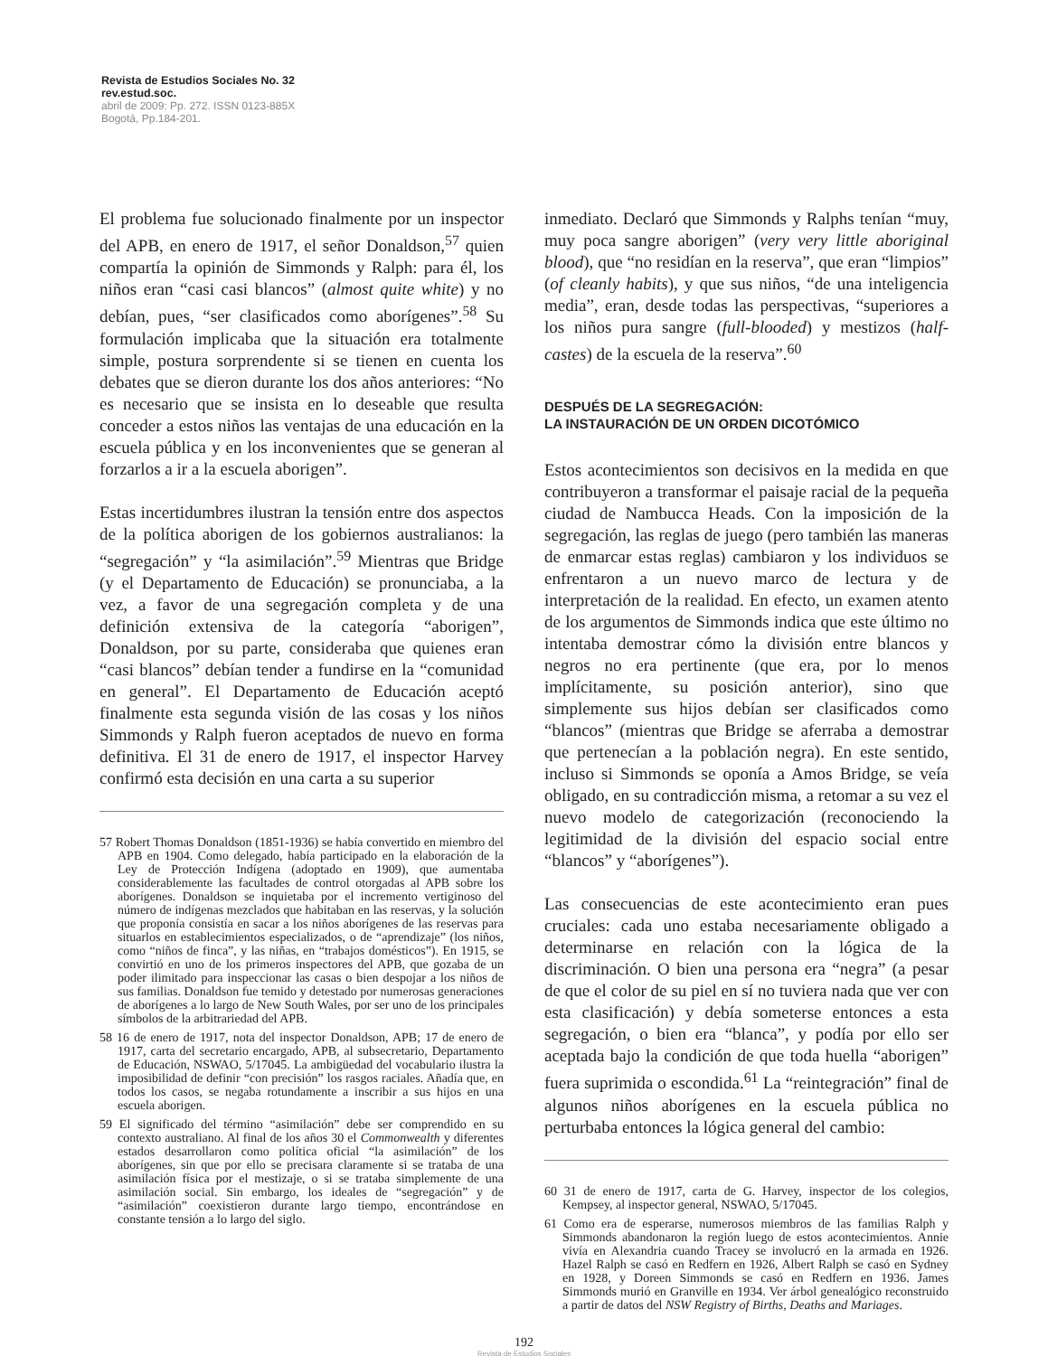Revista de Estudios Sociales No. 32
rev.estud.soc.
abril de 2009: Pp. 272. ISSN 0123-885X
Bogotá, Pp.184-201.
El problema fue solucionado finalmente por un inspector del APB, en enero de 1917, el señor Donaldson,<sup>57</sup> quien compartía la opinión de Simmonds y Ralph: para él, los niños eran “casi casi blancos” (almost quite white) y no debían, pues, “ser clasificados como aborígenes”.<sup>58</sup> Su formulación implicaba que la situación era totalmente simple, postura sorprendente si se tienen en cuenta los debates que se dieron durante los dos años anteriores: “No es necesario que se insista en lo deseable que resulta conceder a estos niños las ventajas de una educación en la escuela pública y en los inconvenientes que se generan al forzarlos a ir a la escuela aborigen”.
Estas incertidumbres ilustran la tensión entre dos aspectos de la política aborigen de los gobiernos australianos: la “segregación” y “la asimilación”.<sup>59</sup> Mientras que Bridge (y el Departamento de Educación) se pronunciaba, a la vez, a favor de una segregación completa y de una definición extensiva de la categoría “aborigen”, Donaldson, por su parte, consideraba que quienes eran “casi blancos” debían tender a fundirse en la “comunidad en general”. El Departamento de Educación aceptó finalmente esta segunda visión de las cosas y los niños Simmonds y Ralph fueron aceptados de nuevo en forma definitiva. El 31 de enero de 1917, el inspector Harvey confirmó esta decisión en una carta a su superior
57 Robert Thomas Donaldson (1851-1936) se había convertido en miembro del APB en 1904. Como delegado, había participado en la elaboración de la Ley de Protección Indígena (adoptado en 1909), que aumentaba considerablemente las facultades de control otorgadas al APB sobre los aborígenes. Donaldson se inquietaba por el incremento vertiginoso del número de indígenas mezclados que habitaban en las reservas, y la solución que proponía consistía en sacar a los niños aborígenes de las reservas para situarlos en establecimientos especializados, o de “aprendizaje” (los niños, como “niños de finca”, y las niñas, en “trabajos domésticos”). En 1915, se convirtió en uno de los primeros inspectores del APB, que gozaba de un poder ilimitado para inspeccionar las casas o bien despojar a los niños de sus familias. Donaldson fue temido y detestado por numerosas generaciones de aborígenes a lo largo de New South Wales, por ser uno de los principales símbolos de la arbitrariedad del APB.
58 16 de enero de 1917, nota del inspector Donaldson, APB; 17 de enero de 1917, carta del secretario encargado, APB, al subsecretario, Departamento de Educación, NSWAO, 5/17045. La ambigüedad del vocabulario ilustra la imposibilidad de definir “con precisión” los rasgos raciales. Añadía que, en todos los casos, se negaba rotundamente a inscribir a sus hijos en una escuela aborigen.
59 El significado del término “asimilación” debe ser comprendido en su contexto australiano. Al final de los años 30 el Commonwealth y diferentes estados desarrollaron como política oficial “la asimilación” de los aborígenes, sin que por ello se precisara claramente si se trataba de una asimilación física por el mestizaje, o si se trataba simplemente de una asimilación social. Sin embargo, los ideales de “segregación” y de “asimilación” coexistieron durante largo tiempo, encontrándose en constante tensión a lo largo del siglo.
inmediato. Declaró que Simmonds y Ralphs tenían “muy, muy poca sangre aborigen” (very very little aboriginal blood), que “no residían en la reserva”, que eran “limpios” (of cleanly habits), y que sus niños, “de una inteligencia media”, eran, desde todas las perspectivas, “superiores a los niños pura sangre (full-blooded) y mestizos (half-castes) de la escuela de la reserva”.<sup>60</sup>
DESPUÉS DE LA SEGREGACIÓN:
LA INSTAURACIÓN DE UN ORDEN DICOTÓMICO
Estos acontecimientos son decisivos en la medida en que contribuyeron a transformar el paisaje racial de la pequeña ciudad de Nambucca Heads. Con la imposición de la segregación, las reglas de juego (pero también las maneras de enmarcar estas reglas) cambiaron y los individuos se enfrentaron a un nuevo marco de lectura y de interpretación de la realidad. En efecto, un examen atento de los argumentos de Simmonds indica que este último no intentaba demostrar cómo la división entre blancos y negros no era pertinente (que era, por lo menos implícitamente, su posición anterior), sino que simplemente sus hijos debían ser clasificados como “blancos” (mientras que Bridge se aferraba a demostrar que pertenecían a la población negra). En este sentido, incluso si Simmonds se oponía a Amos Bridge, se veía obligado, en su contradicción misma, a retomar a su vez el nuevo modelo de categorización (reconociendo la legitimidad de la división del espacio social entre “blancos” y “aborígenes”).
Las consecuencias de este acontecimiento eran pues cruciales: cada uno estaba necesariamente obligado a determinarse en relación con la lógica de la discriminación. O bien una persona era “negra” (a pesar de que el color de su piel en sí no tuviera nada que ver con esta clasificación) y debía someterse entonces a esta segregación, o bien era “blanca”, y podía por ello ser aceptada bajo la condición de que toda huella “aborigen” fuera suprimida o escondida.<sup>61</sup> La “reintegración” final de algunos niños aborígenes en la escuela pública no perturbaba entonces la lógica general del cambio:
60 31 de enero de 1917, carta de G. Harvey, inspector de los colegios, Kempsey, al inspector general, NSWAO, 5/17045.
61 Como era de esperarse, numerosos miembros de las familias Ralph y Simmonds abandonaron la región luego de estos acontecimientos. Annie vivía en Alexandria cuando Tracey se involucró en la armada en 1926. Hazel Ralph se casó en Redfern en 1926, Albert Ralph se casó en Sydney en 1928, y Doreen Simmonds se casó en Redfern en 1936. James Simmonds murió en Granville en 1934. Ver árbol genealógico reconstruido a partir de datos del NSW Registry of Births, Deaths and Mariages.
192
Revista de Estudios Sociales